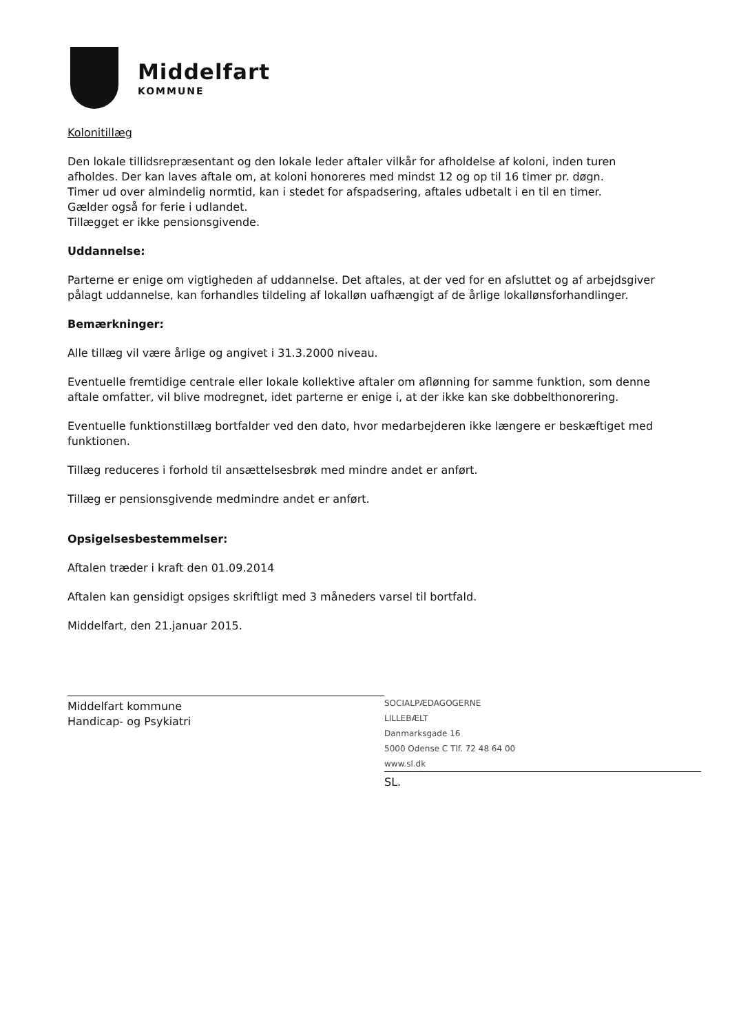Middelfart
KOMMUNE
Kolonitillæg
Den lokale tillidsrepræsentant og den lokale leder aftaler vilkår for afholdelse af koloni, inden turen afholdes. Der kan laves aftale om, at koloni honoreres med mindst 12 og op til 16 timer pr. døgn.
Timer ud over almindelig normtid, kan i stedet for afspadsering, aftales udbetalt i en til en timer.
Gælder også for ferie i udlandet.
Tillægget er ikke pensionsgivende.
Uddannelse:
Parterne er enige om vigtigheden af uddannelse. Det aftales, at der ved for en afsluttet og af arbejdsgiver pålagt uddannelse, kan forhandles tildeling af lokalløn uafhængigt af de årlige lokallønsforhandlinger.
Bemærkninger:
Alle tillæg vil være årlige og angivet i 31.3.2000 niveau.
Eventuelle fremtidige centrale eller lokale kollektive aftaler om aflønning for samme funktion, som denne aftale omfatter, vil blive modregnet, idet parterne er enige i, at der ikke kan ske dobbelthonorering.
Eventuelle funktionstillæg bortfalder ved den dato, hvor medarbejderen ikke længere er beskæftiget med funktionen.
Tillæg reduceres i forhold til ansættelsesbrøk med mindre andet er anført.
Tillæg er pensionsgivende medmindre andet er anført.
Opsigelsesbestemmelser:
Aftalen træder i kraft den 01.09.2014
Aftalen kan gensidigt opsiges skriftligt med 3 måneders varsel til bortfald.
Middelfart, den 21.januar 2015.
Middelfart kommune
Handicap- og Psykiatri
SOCIALPÆDAGOGERNE
LILLEBÆLT
Danmarksgade 16
5000 Odense C Tlf. 72 48 64 00
www.sl.dk
SL.